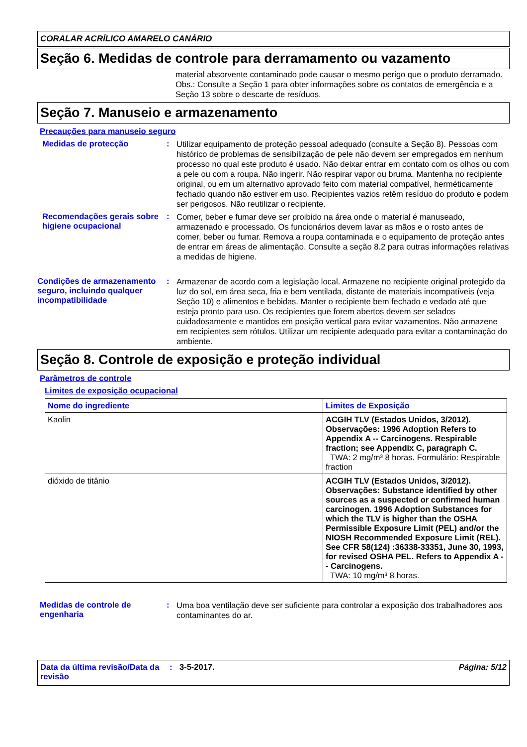CORALAR ACRÍLICO AMARELO CANÁRIO
Seção 6. Medidas de controle para derramamento ou vazamento
material absorvente contaminado pode causar o mesmo perigo que o produto derramado. Obs.: Consulte a Seção 1 para obter informações sobre os contatos de emergência e a Seção 13 sobre o descarte de resíduos.
Seção 7. Manuseio e armazenamento
Precauções para manuseio seguro
Medidas de protecção :
Utilizar equipamento de proteção pessoal adequado (consulte a Seção 8). Pessoas com histórico de problemas de sensibilização de pele não devem ser empregados em nenhum processo no qual este produto é usado. Não deixar entrar em contato com os olhos ou com a pele ou com a roupa. Não ingerir. Não respirar vapor ou bruma. Mantenha no recipiente original, ou em um alternativo aprovado feito com material compatível, herméticamente fechado quando não estiver em uso. Recipientes vazios retêm resíduo do produto e podem ser perigosos. Não reutilizar o recipiente.
Recomendações gerais sobre higiene ocupacional
:
Comer, beber e fumar deve ser proibido na área onde o material é manuseado, armazenado e processado. Os funcionários devem lavar as mãos e o rosto antes de comer, beber ou fumar. Remova a roupa contaminada e o equipamento de proteção antes de entrar em áreas de alimentação. Consulte a seção 8.2 para outras informações relativas a medidas de higiene.
Condições de armazenamento seguro, incluindo qualquer incompatibilidade
:
Armazenar de acordo com a legislação local. Armazene no recipiente original protegido da luz do sol, em área seca, fria e bem ventilada, distante de materiais incompatíveis (veja Seção 10) e alimentos e bebidas. Manter o recipiente bem fechado e vedado até que esteja pronto para uso. Os recipientes que forem abertos devem ser selados cuidadosamente e mantidos em posição vertical para evitar vazamentos. Não armazene em recipientes sem rótulos. Utilizar um recipiente adequado para evitar a contaminação do ambiente.
Seção 8. Controle de exposição e proteção individual
Parâmetros de controle
Limites de exposição ocupacional
| Nome do ingrediente | Limites de Exposição |
| --- | --- |
| Kaolin | ACGIH TLV (Estados Unidos, 3/2012). Observações: 1996 Adoption Refers to Appendix A -- Carcinogens. Respirable fraction; see Appendix C, paragraph C. TWA: 2 mg/m³ 8 horas. Formulário: Respirable fraction |
| dióxido de titânio | ACGIH TLV (Estados Unidos, 3/2012). Observações: Substance identified by other sources as a suspected or confirmed human carcinogen. 1996 Adoption Substances for which the TLV is higher than the OSHA Permissible Exposure Limit (PEL) and/or the NIOSH Recommended Exposure Limit (REL). See CFR 58(124) :36338-33351, June 30, 1993, for revised OSHA PEL. Refers to Appendix A -- Carcinogens. TWA: 10 mg/m³ 8 horas. |
Medidas de controle de engenharia
:
Uma boa ventilação deve ser suficiente para controlar a exposição dos trabalhadores aos contaminantes do ar.
Data da última revisão/Data da revisão
: 3-5-2017. Página: 5/12